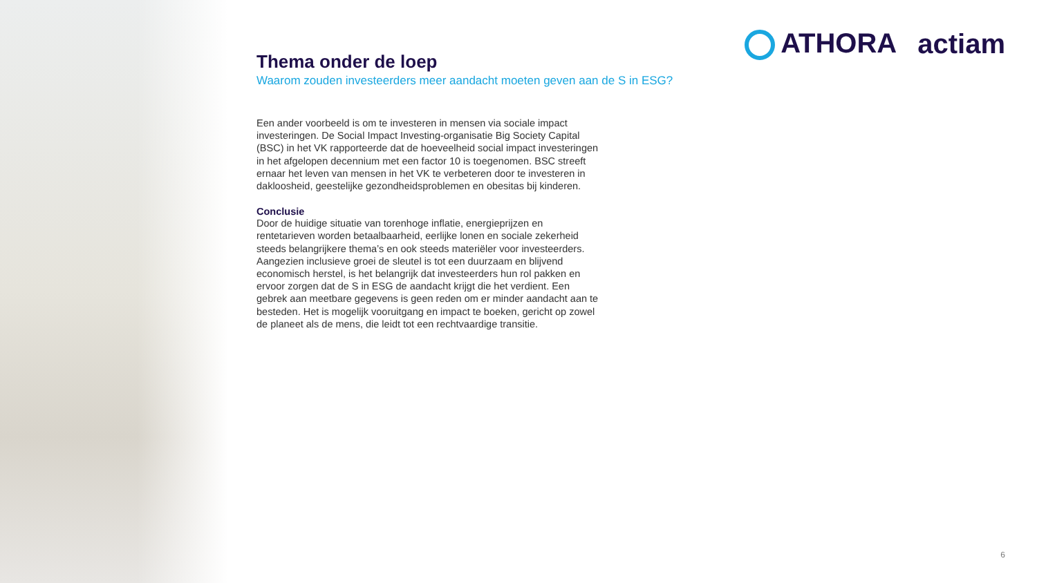ATHORA actiam
Thema onder de loep
Waarom zouden investeerders meer aandacht moeten geven aan de S in ESG?
Een ander voorbeeld is om te investeren in mensen via sociale impact investeringen. De Social Impact Investing-organisatie Big Society Capital (BSC) in het VK rapporteerde dat de hoeveelheid social impact investeringen in het afgelopen decennium met een factor 10 is toegenomen. BSC streeft ernaar het leven van mensen in het VK te verbeteren door te investeren in dakloosheid, geestelijke gezondheidsproblemen en obesitas bij kinderen.
Conclusie
Door de huidige situatie van torenhoge inflatie, energieprijzen en rentetarieven worden betaalbaarheid, eerlijke lonen en sociale zekerheid steeds belangrijkere thema’s en ook steeds materiëler voor investeerders. Aangezien inclusieve groei de sleutel is tot een duurzaam en blijvend economisch herstel, is het belangrijk dat investeerders hun rol pakken en ervoor zorgen dat de S in ESG de aandacht krijgt die het verdient. Een gebrek aan meetbare gegevens is geen reden om er minder aandacht aan te besteden. Het is mogelijk vooruitgang en impact te boeken, gericht op zowel de planeet als de mens, die leidt tot een rechtvaardige transitie.
6